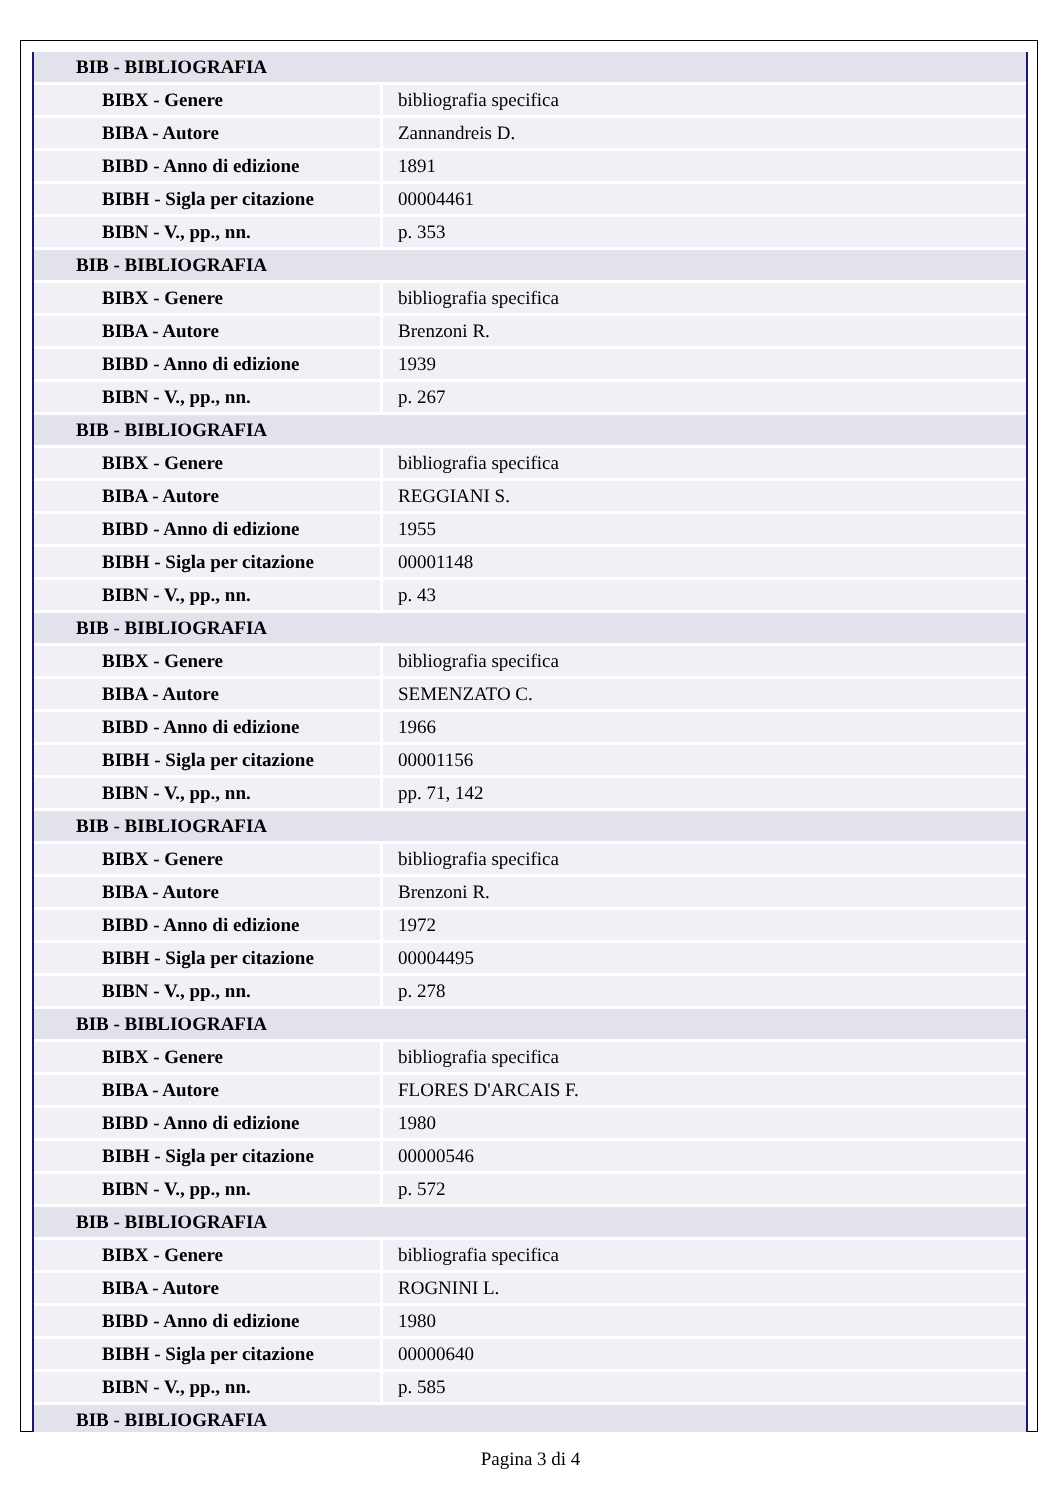| BIB - BIBLIOGRAFIA | |
| BIBX - Genere | bibliografia specifica |
| BIBA - Autore | Zannandreis D. |
| BIBD - Anno di edizione | 1891 |
| BIBH - Sigla per citazione | 00004461 |
| BIBN - V., pp., nn. | p. 353 |
| BIB - BIBLIOGRAFIA | |
| BIBX - Genere | bibliografia specifica |
| BIBA - Autore | Brenzoni R. |
| BIBD - Anno di edizione | 1939 |
| BIBN - V., pp., nn. | p. 267 |
| BIB - BIBLIOGRAFIA | |
| BIBX - Genere | bibliografia specifica |
| BIBA - Autore | REGGIANI S. |
| BIBD - Anno di edizione | 1955 |
| BIBH - Sigla per citazione | 00001148 |
| BIBN - V., pp., nn. | p. 43 |
| BIB - BIBLIOGRAFIA | |
| BIBX - Genere | bibliografia specifica |
| BIBA - Autore | SEMENZATO C. |
| BIBD - Anno di edizione | 1966 |
| BIBH - Sigla per citazione | 00001156 |
| BIBN - V., pp., nn. | pp. 71, 142 |
| BIB - BIBLIOGRAFIA | |
| BIBX - Genere | bibliografia specifica |
| BIBA - Autore | Brenzoni R. |
| BIBD - Anno di edizione | 1972 |
| BIBH - Sigla per citazione | 00004495 |
| BIBN - V., pp., nn. | p. 278 |
| BIB - BIBLIOGRAFIA | |
| BIBX - Genere | bibliografia specifica |
| BIBA - Autore | FLORES D'ARCAIS F. |
| BIBD - Anno di edizione | 1980 |
| BIBH - Sigla per citazione | 00000546 |
| BIBN - V., pp., nn. | p. 572 |
| BIB - BIBLIOGRAFIA | |
| BIBX - Genere | bibliografia specifica |
| BIBA - Autore | ROGNINI L. |
| BIBD - Anno di edizione | 1980 |
| BIBH - Sigla per citazione | 00000640 |
| BIBN - V., pp., nn. | p. 585 |
| BIB - BIBLIOGRAFIA | |
Pagina 3 di 4